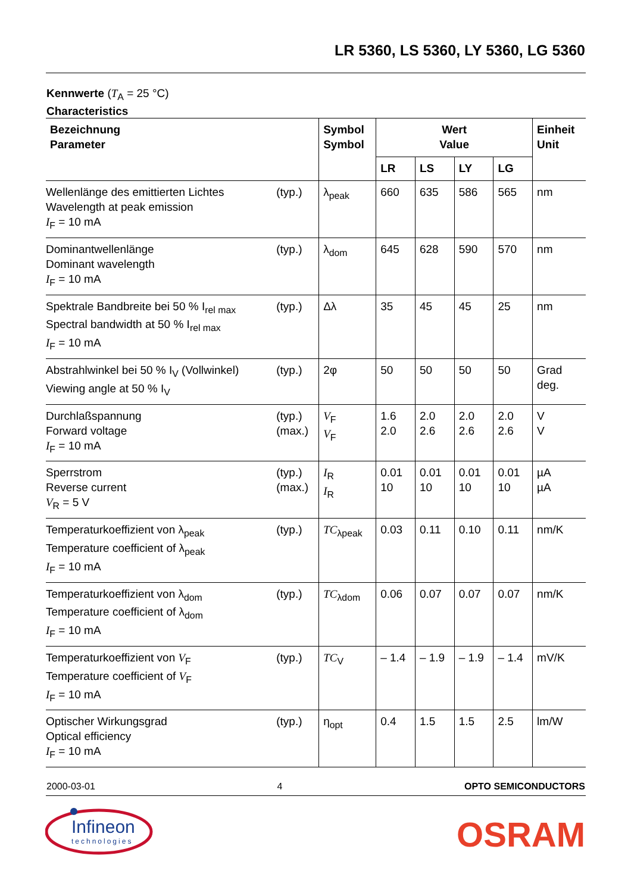LR 5360, LS 5360, LY 5360, LG 5360
Kennwerte (T<sub>A</sub> = 25 °C)
Characteristics
| Bezeichnung Parameter | | Symbol Symbol | Wert Value | | | | Einheit Unit |
| --- | --- | --- | --- | --- | --- | --- | --- |
| | | | LR | LS | LY | LG | |
| Wellenlänge des emittierten Lichtes Wavelength at peak emission I<sub>F</sub> = 10 mA | (typ.) | λ<sub>peak</sub> | 660 | 635 | 586 | 565 | nm |
| Dominantwellenlänge Dominant wavelength I<sub>F</sub> = 10 mA | (typ.) | λ<sub>dom</sub> | 645 | 628 | 590 | 570 | nm |
| Spektrale Bandbreite bei 50 % I<sub>rel max</sub> Spectral bandwidth at 50 % I<sub>rel max</sub> I<sub>F</sub> = 10 mA | (typ.) | Δλ | 35 | 45 | 45 | 25 | nm |
| Abstrahlwinkel bei 50 % I<sub>V</sub> (Vollwinkel) Viewing angle at 50 % I<sub>V</sub> | (typ.) | 2φ | 50 | 50 | 50 | 50 | Grad deg. |
| Durchlaßspannung Forward voltage I<sub>F</sub> = 10 mA | (typ.) (max.) | V<sub>F</sub> V<sub>F</sub> | 1.6 2.0 | 2.0 2.6 | 2.0 2.6 | 2.0 2.6 | V V |
| Sperrstrom Reverse current V<sub>R</sub> = 5 V | (typ.) (max.) | I<sub>R</sub> I<sub>R</sub> | 0.01 10 | 0.01 10 | 0.01 10 | 0.01 10 | µA µA |
| Temperaturkoeffizient von λ<sub>peak</sub> Temperature coefficient of λ<sub>peak</sub> I<sub>F</sub> = 10 mA | (typ.) | TC<sub>λpeak</sub> | 0.03 | 0.11 | 0.10 | 0.11 | nm/K |
| Temperaturkoeffizient von λ<sub>dom</sub> Temperature coefficient of λ<sub>dom</sub> I<sub>F</sub> = 10 mA | (typ.) | TC<sub>λdom</sub> | 0.06 | 0.07 | 0.07 | 0.07 | nm/K |
| Temperaturkoeffizient von V<sub>F</sub> Temperature coefficient of V<sub>F</sub> I<sub>F</sub> = 10 mA | (typ.) | TC<sub>V</sub> | – 1.4 | – 1.9 | – 1.9 | – 1.4 | mV/K |
| Optischer Wirkungsgrad Optical efficiency I<sub>F</sub> = 10 mA | (typ.) | η<sub>opt</sub> | 0.4 | 1.5 | 1.5 | 2.5 | lm/W |
2000-03-01 4 OPTO SEMICONDUCTORS
Infineon
technologies
OSRAM